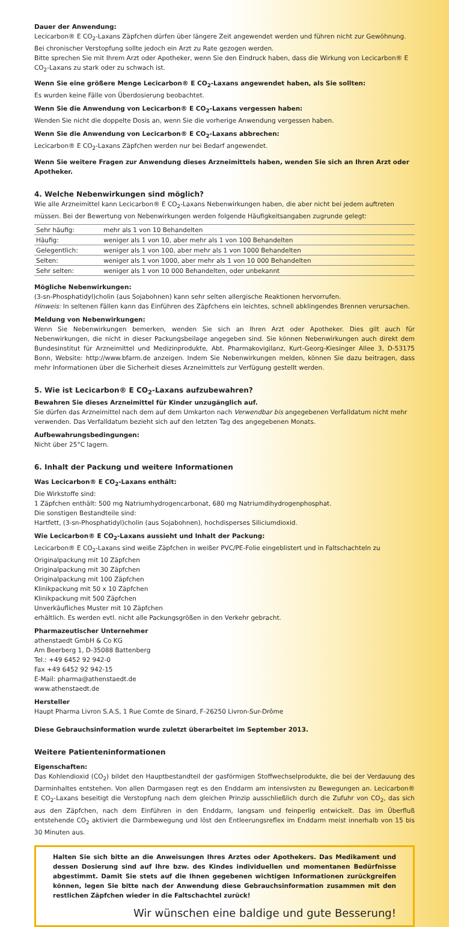Dauer der Anwendung:
Lecicarbon® E CO<sub>2</sub>-Laxans Zäpfchen dürfen über längere Zeit angewendet werden und führen nicht zur Gewöhnung. Bei chronischer Verstopfung sollte jedoch ein Arzt zu Rate gezogen werden.
Bitte sprechen Sie mit Ihrem Arzt oder Apotheker, wenn Sie den Eindruck haben, dass die Wirkung von Lecicarbon® E CO<sub>2</sub>-Laxans zu stark oder zu schwach ist.
Wenn Sie eine größere Menge Lecicarbon® E CO<sub>2</sub>-Laxans angewendet haben, als Sie sollten:
Es wurden keine Fälle von Überdosierung beobachtet.
Wenn Sie die Anwendung von Lecicarbon® E CO<sub>2</sub>-Laxans vergessen haben:
Wenden Sie nicht die doppelte Dosis an, wenn Sie die vorherige Anwendung vergessen haben.
Wenn Sie die Anwendung von Lecicarbon® E CO<sub>2</sub>-Laxans abbrechen:
Lecicarbon® E CO<sub>2</sub>-Laxans Zäpfchen werden nur bei Bedarf angewendet.
Wenn Sie weitere Fragen zur Anwendung dieses Arzneimittels haben, wenden Sie sich an Ihren Arzt oder Apotheker.
4. Welche Nebenwirkungen sind möglich?
Wie alle Arzneimittel kann Lecicarbon® E CO<sub>2</sub>-Laxans Nebenwirkungen haben, die aber nicht bei jedem auftreten müssen. Bei der Bewertung von Nebenwirkungen werden folgende Häufigkeitsangaben zugrunde gelegt:
| Sehr häufig: | mehr als 1 von 10 Behandelten |
| Häufig: | weniger als 1 von 10, aber mehr als 1 von 100 Behandelten |
| Gelegentlich: | weniger als 1 von 100, aber mehr als 1 von 1000 Behandelten |
| Selten: | weniger als 1 von 1000, aber mehr als 1 von 10 000 Behandelten |
| Sehr selten: | weniger als 1 von 10 000 Behandelten, oder unbekannt |
Mögliche Nebenwirkungen:
(3-sn-Phosphatidyl)cholin (aus Sojabohnen) kann sehr selten allergische Reaktionen hervorrufen.
Hinweis: In seltenen Fällen kann das Einführen des Zäpfchens ein leichtes, schnell abklingendes Brennen verursachen.
Meldung von Nebenwirkungen:
Wenn Sie Nebenwirkungen bemerken, wenden Sie sich an Ihren Arzt oder Apotheker. Dies gilt auch für Nebenwirkungen, die nicht in dieser Packungsbeilage angegeben sind. Sie können Nebenwirkungen auch direkt dem Bundesinstitut für Arzneimittel und Medizinprodukte, Abt. Pharmakovigilanz, Kurt-Georg-Kiesinger Allee 3, D-53175 Bonn, Website: http://www.bfarm.de anzeigen. Indem Sie Nebenwirkungen melden, können Sie dazu beitragen, dass mehr Informationen über die Sicherheit dieses Arzneimittels zur Verfügung gestellt werden.
5. Wie ist Lecicarbon® E CO<sub>2</sub>-Laxans aufzubewahren?
Bewahren Sie dieses Arzneimittel für Kinder unzugänglich auf.
Sie dürfen das Arzneimittel nach dem auf dem Umkarton nach Verwendbar bis angegebenen Verfalldatum nicht mehr verwenden. Das Verfalldatum bezieht sich auf den letzten Tag des angegebenen Monats.
Aufbewahrungsbedingungen:
Nicht über 25°C lagern.
6. Inhalt der Packung und weitere Informationen
Was Lecicarbon® E CO<sub>2</sub>-Laxans enthält:
Die Wirkstoffe sind:
1 Zäpfchen enthält: 500 mg Natriumhydrogencarbonat, 680 mg Natriumdihydrogenphosphat.
Die sonstigen Bestandteile sind:
Hartfett, (3-sn-Phosphatidyl)cholin (aus Sojabohnen), hochdisperses Siliciumdioxid.
Wie Lecicarbon® E CO<sub>2</sub>-Laxans aussieht und Inhalt der Packung:
Lecicarbon® E CO<sub>2</sub>-Laxans sind weiße Zäpfchen in weißer PVC/PE-Folie eingeblistert und in Faltschachteln zu
Originalpackung mit 10 Zäpfchen
Originalpackung mit 30 Zäpfchen
Originalpackung mit 100 Zäpfchen
Klinikpackung mit 50 x 10 Zäpfchen
Klinikpackung mit 500 Zäpfchen
Unverkäufliches Muster mit 10 Zäpfchen
erhältlich. Es werden evtl. nicht alle Packungsgrößen in den Verkehr gebracht.
Pharmazeutischer Unternehmer
athenstaedt GmbH & Co KG
Am Beerberg 1, D-35088 Battenberg
Tel.: +49 6452 92 942-0
Fax +49 6452 92 942-15
E-Mail: pharma@athenstaedt.de
www.athenstaedt.de
Hersteller
Haupt Pharma Livron S.A.S, 1 Rue Comte de Sinard, F-26250 Livron-Sur-Drôme
Diese Gebrauchsinformation wurde zuletzt überarbeitet im September 2013.
Weitere Patienteninformationen
Eigenschaften:
Das Kohlendioxid (CO<sub>2</sub>) bildet den Hauptbestandteil der gasförmigen Stoffwechselprodukte, die bei der Verdauung des Darminhaltes entstehen. Von allen Darmgasen regt es den Enddarm am intensivsten zu Bewegungen an. Lecicarbon® E CO<sub>2</sub>-Laxans beseitigt die Verstopfung nach dem gleichen Prinzip ausschließlich durch die Zufuhr von CO<sub>2</sub>, das sich aus den Zäpfchen, nach dem Einführen in den Enddarm, langsam und feinperlig entwickelt. Das im Überfluß entstehende CO<sub>2</sub> aktiviert die Darmbewegung und löst den Entleerungsreflex im Enddarm meist innerhalb von 15 bis 30 Minuten aus.
Halten Sie sich bitte an die Anweisungen Ihres Arztes oder Apothekers. Das Medikament und dessen Dosierung sind auf Ihre bzw. des Kindes individuellen und momentanen Bedürfnisse abgestimmt. Damit Sie stets auf die Ihnen gegebenen wichtigen Informationen zurückgreifen können, legen Sie bitte nach der Anwendung diese Gebrauchsinformation zusammen mit den restlichen Zäpfchen wieder in die Faltschachtel zurück!
Wir wünschen eine baldige und gute Besserung!